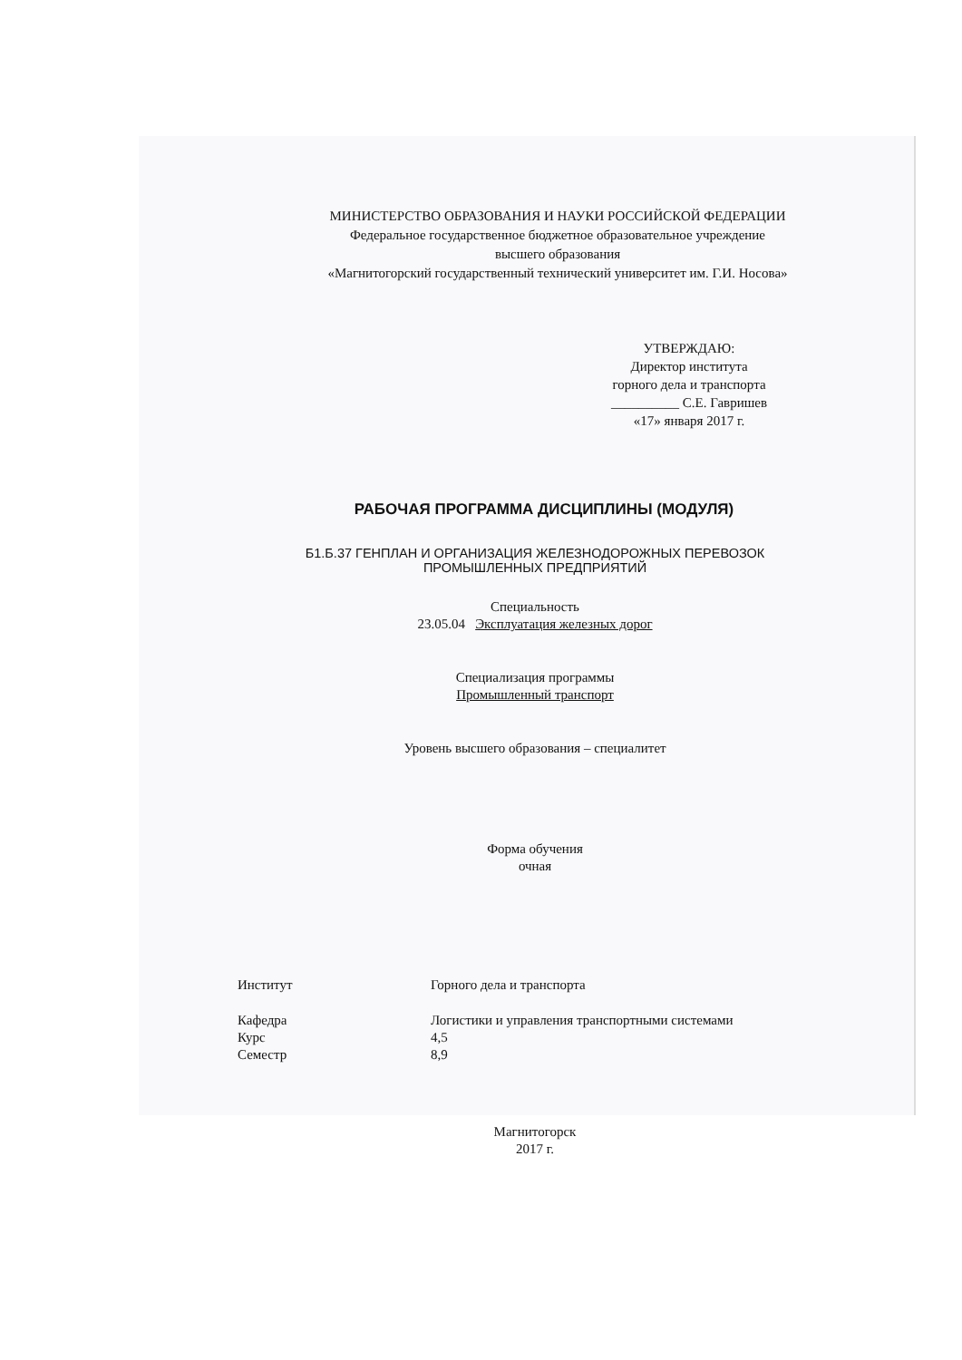МИНИСТЕРСТВО ОБРАЗОВАНИЯ И НАУКИ РОССИЙСКОЙ ФЕДЕРАЦИИ
Федеральное государственное бюджетное образовательное учреждение
высшего образования
«Магнитогорский государственный технический университет им. Г.И. Носова»
УТВЕРЖДАЮ:
Директор института
горного дела и транспорта
__________ С.Е. Гавришев
«17» января 2017 г.
РАБОЧАЯ ПРОГРАММА ДИСЦИПЛИНЫ (МОДУЛЯ)
Б1.Б.37 ГЕНПЛАН И ОРГАНИЗАЦИЯ ЖЕЛЕЗНОДОРОЖНЫХ ПЕРЕВОЗОК
ПРОМЫШЛЕННЫХ ПРЕДПРИЯТИЙ
Специальность
23.05.04 Эксплуатация железных дорог
Специализация программы
Промышленный транспорт
Уровень высшего образования – специалитет
Форма обучения
очная
| Институт | Горного дела и транспорта |
| Кафедра | Логистики и управления транспортными системами |
| Курс | 4,5 |
| Семестр | 8,9 |
Магнитогорск
2017 г.